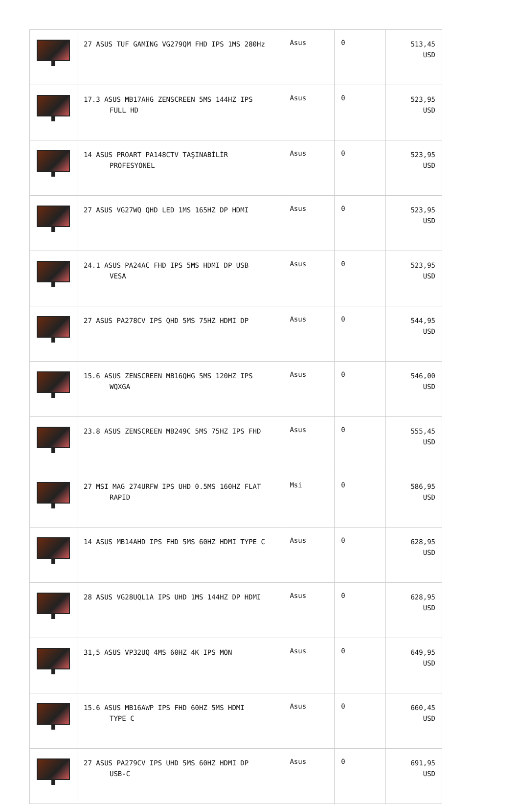| | 27 ASUS TUF GAMING VG279QM FHD IPS 1MS 280Hz | Asus | 0 | 513,45 USD |
| | 17.3 ASUS MB17AHG ZENSCREEN 5MS 144HZ IPS FULL HD | Asus | 0 | 523,95 USD |
| | 14 ASUS PROART PA148CTV TAŞINABİLİR PROFESYONEL | Asus | 0 | 523,95 USD |
| | 27 ASUS VG27WQ QHD LED 1MS 165HZ DP HDMI | Asus | 0 | 523,95 USD |
| | 24.1 ASUS PA24AC FHD IPS 5MS HDMI DP USB VESA | Asus | 0 | 523,95 USD |
| | 27 ASUS PA278CV IPS QHD 5MS 75HZ HDMI DP | Asus | 0 | 544,95 USD |
| | 15.6 ASUS ZENSCREEN MB16QHG 5MS 120HZ IPS WQXGA | Asus | 0 | 546,00 USD |
| | 23.8 ASUS ZENSCREEN MB249C 5MS 75HZ IPS FHD | Asus | 0 | 555,45 USD |
| | 27 MSI MAG 274URFW IPS UHD 0.5MS 160HZ FLAT RAPID | Msi | 0 | 586,95 USD |
| | 14 ASUS MB14AHD IPS FHD 5MS 60HZ HDMI TYPE C | Asus | 0 | 628,95 USD |
| | 28 ASUS VG28UQL1A IPS UHD 1MS 144HZ DP HDMI | Asus | 0 | 628,95 USD |
| | 31,5 ASUS VP32UQ 4MS 60HZ 4K IPS MON | Asus | 0 | 649,95 USD |
| | 15.6 ASUS MB16AWP IPS FHD 60HZ 5MS HDMI TYPE C | Asus | 0 | 660,45 USD |
| | 27 ASUS PA279CV IPS UHD 5MS 60HZ HDMI DP USB-C | Asus | 0 | 691,95 USD |